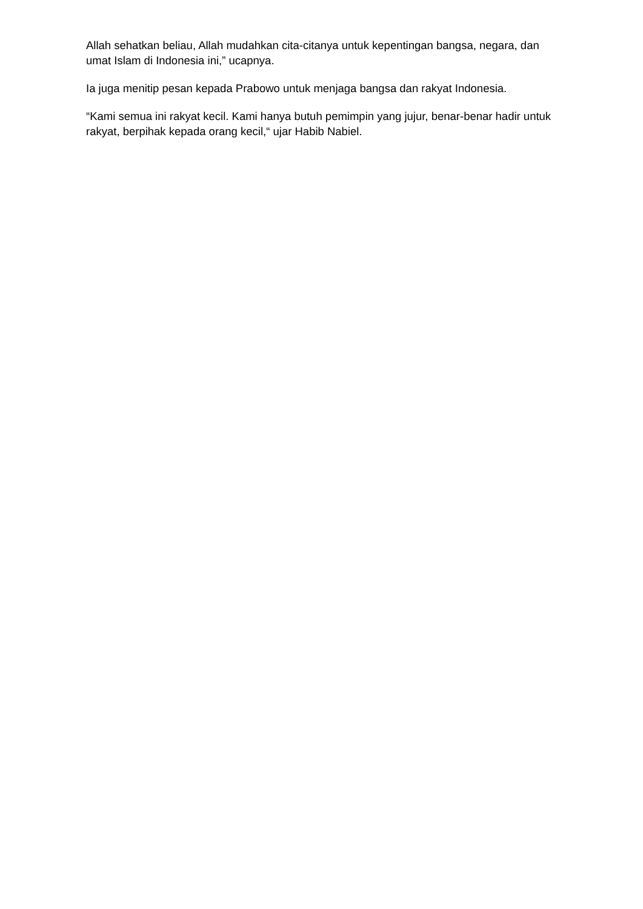Allah sehatkan beliau, Allah mudahkan cita-citanya untuk kepentingan bangsa, negara, dan umat Islam di Indonesia ini,” ucapnya.
Ia juga menitip pesan kepada Prabowo untuk menjaga bangsa dan rakyat Indonesia.
“Kami semua ini rakyat kecil. Kami hanya butuh pemimpin yang jujur, benar-benar hadir untuk rakyat, berpihak kepada orang kecil,“ ujar Habib Nabiel.